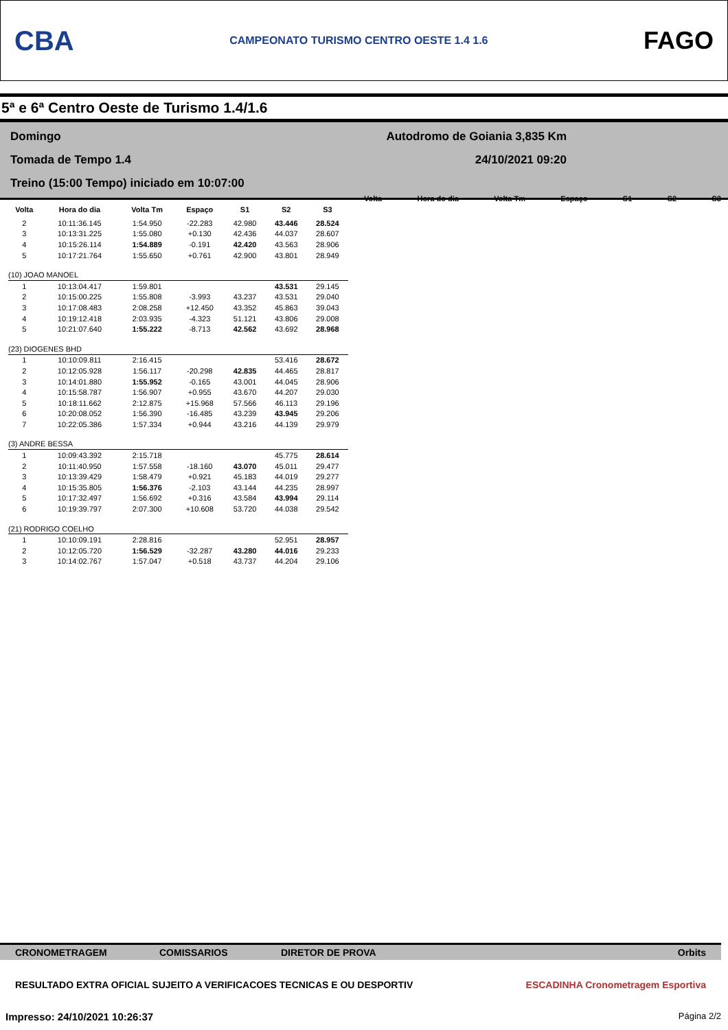CBA CAMPEONATO TURISMO CENTRO OESTE 1.4 1.6 FAGO
5ª e 6ª Centro Oeste de Turismo 1.4/1.6
Domingo Autodromo de Goiania 3,835 Km
Tomada de Tempo 1.4 24/10/2021 09:20
Treino (15:00 Tempo) iniciado em 10:07:00
| Volta | Hora do dia | Volta Tm | Espaço | S1 | S2 | S3 |
| --- | --- | --- | --- | --- | --- | --- |
| 2 | 10:11:36.145 | 1:54.950 | -22.283 | 42.980 | 43.446 | 28.524 |
| 3 | 10:13:31.225 | 1:55.080 | +0.130 | 42.436 | 44.037 | 28.607 |
| 4 | 10:15:26.114 | 1:54.889 | -0.191 | 42.420 | 43.563 | 28.906 |
| 5 | 10:17:21.764 | 1:55.650 | +0.761 | 42.900 | 43.801 | 28.949 |
| (10) JOAO MANOEL | | | | | | |
| 1 | 10:13:04.417 | 1:59.801 | | | 43.531 | 29.145 |
| 2 | 10:15:00.225 | 1:55.808 | -3.993 | 43.237 | 43.531 | 29.040 |
| 3 | 10:17:08.483 | 2:08.258 | +12.450 | 43.352 | 45.863 | 39.043 |
| 4 | 10:19:12.418 | 2:03.935 | -4.323 | 51.121 | 43.806 | 29.008 |
| 5 | 10:21:07.640 | 1:55.222 | -8.713 | 42.562 | 43.692 | 28.968 |
| (23) DIOGENES BHD | | | | | | |
| 1 | 10:10:09.811 | 2:16.415 | | | 53.416 | 28.672 |
| 2 | 10:12:05.928 | 1:56.117 | -20.298 | 42.835 | 44.465 | 28.817 |
| 3 | 10:14:01.880 | 1:55.952 | -0.165 | 43.001 | 44.045 | 28.906 |
| 4 | 10:15:58.787 | 1:56.907 | +0.955 | 43.670 | 44.207 | 29.030 |
| 5 | 10:18:11.662 | 2:12.875 | +15.968 | 57.566 | 46.113 | 29.196 |
| 6 | 10:20:08.052 | 1:56.390 | -16.485 | 43.239 | 43.945 | 29.206 |
| 7 | 10:22:05.386 | 1:57.334 | +0.944 | 43.216 | 44.139 | 29.979 |
| (3) ANDRE BESSA | | | | | | |
| 1 | 10:09:43.392 | 2:15.718 | | | 45.775 | 28.614 |
| 2 | 10:11:40.950 | 1:57.558 | -18.160 | 43.070 | 45.011 | 29.477 |
| 3 | 10:13:39.429 | 1:58.479 | +0.921 | 45.183 | 44.019 | 29.277 |
| 4 | 10:15:35.805 | 1:56.376 | -2.103 | 43.144 | 44.235 | 28.997 |
| 5 | 10:17:32.497 | 1:56.692 | +0.316 | 43.584 | 43.994 | 29.114 |
| 6 | 10:19:39.797 | 2:07.300 | +10.608 | 53.720 | 44.038 | 29.542 |
| (21) RODRIGO COELHO | | | | | | |
| 1 | 10:10:09.191 | 2:28.816 | | | 52.951 | 28.957 |
| 2 | 10:12:05.720 | 1:56.529 | -32.287 | 43.280 | 44.016 | 29.233 |
| 3 | 10:14:02.767 | 1:57.047 | +0.518 | 43.737 | 44.204 | 29.106 |
Volta Hora do dia Volta Tm Espaço S1 S2 S3
CRONOMETRAGEM COMISSARIOS DIRETOR DE PROVA Orbits
RESULTADO EXTRA OFICIAL SUJEITO A VERIFICACOES TECNICAS E OU DESPORTIV ESCADINHA Cronometragem Esportiva
Impresso: 24/10/2021 10:26:37 Página 2/2